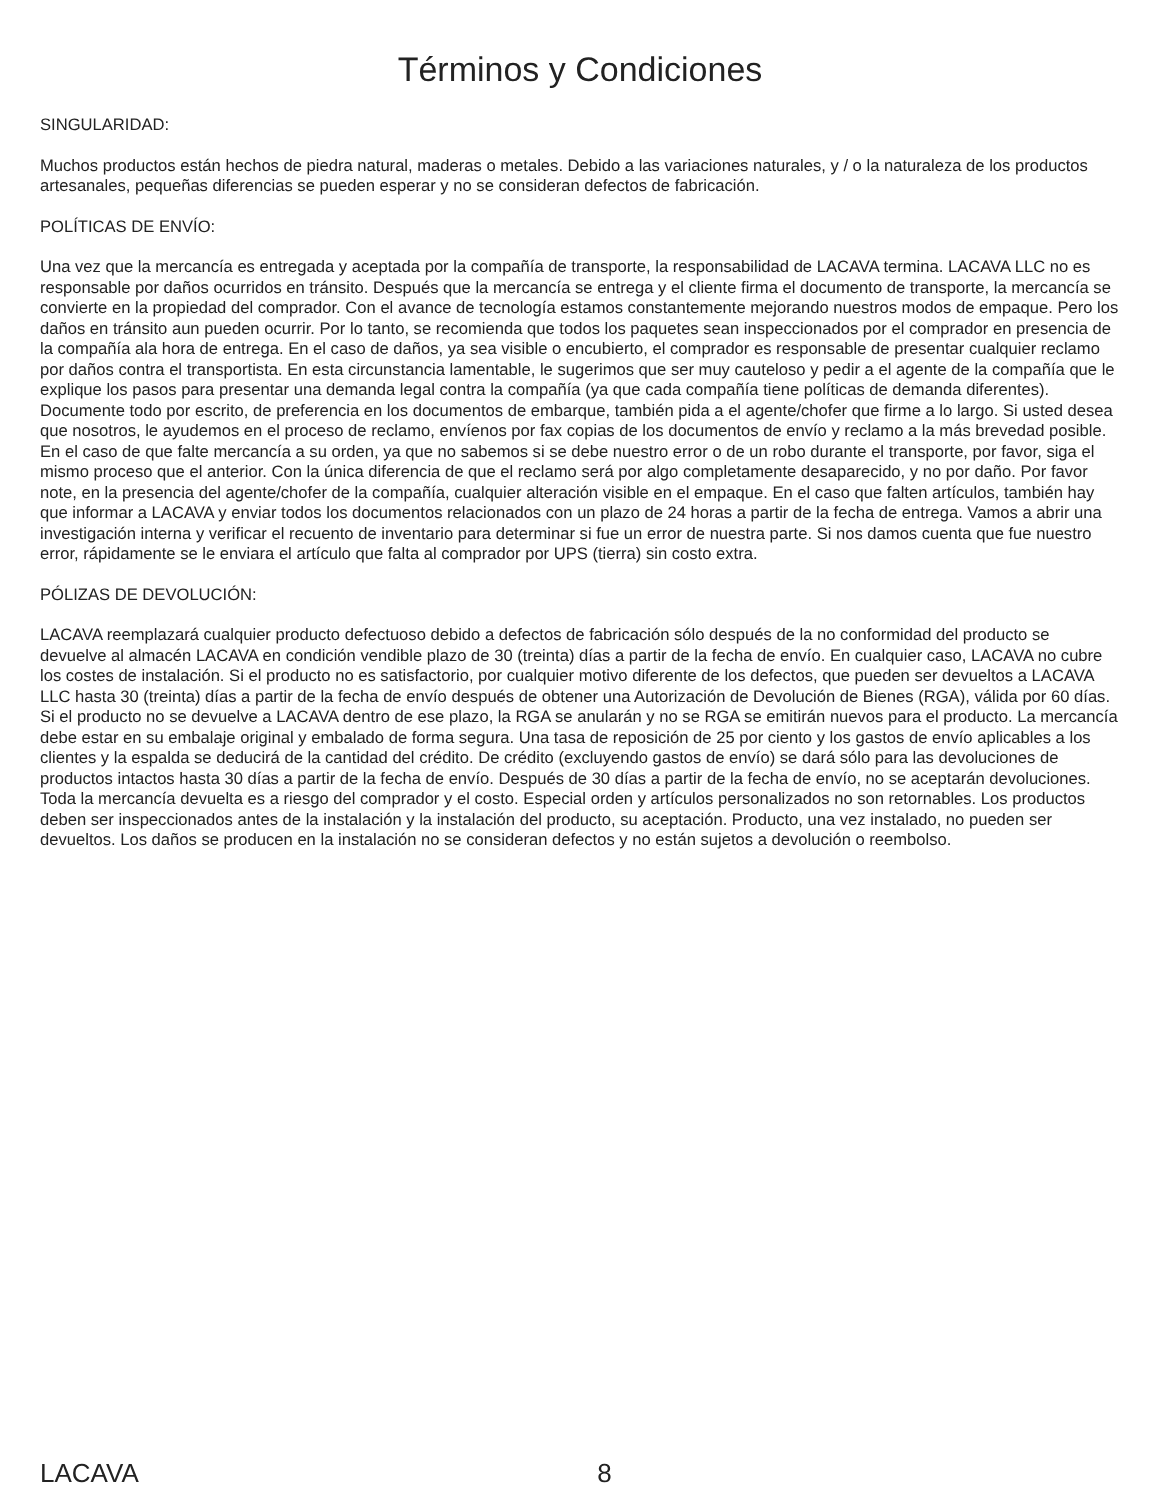Términos y Condiciones
SINGULARIDAD:
Muchos productos están hechos de piedra natural, maderas o metales. Debido a las variaciones naturales, y / o la naturaleza de los productos artesanales, pequeñas diferencias se pueden esperar y no se consideran defectos de fabricación.
POLÍTICAS DE ENVÍO:
Una vez que la mercancía es entregada y aceptada por la compañía de transporte, la responsabilidad de LACAVA termina. LACAVA LLC no es responsable por daños ocurridos en tránsito. Después que la mercancía se entrega y el cliente firma el documento de transporte, la mercancía se convierte en la propiedad del comprador. Con el avance de tecnología estamos constantemente mejorando nuestros modos de empaque. Pero los daños en tránsito aun pueden ocurrir. Por lo tanto, se recomienda que todos los paquetes sean inspeccionados por el comprador en presencia de la compañía ala hora de entrega. En el caso de daños, ya sea visible o encubierto, el comprador es responsable de presentar cualquier reclamo por daños contra el transportista. En esta circunstancia lamentable, le sugerimos que ser muy cauteloso y pedir a el agente de la compañía que le explique los pasos para presentar una demanda legal contra la compañía (ya que cada compañía tiene políticas de demanda diferentes). Documente todo por escrito, de preferencia en los documentos de embarque, también pida a el agente/chofer que firme a lo largo. Si usted desea que nosotros, le ayudemos en el proceso de reclamo, envíenos por fax copias de los documentos de envío y reclamo a la más brevedad posible. En el caso de que falte mercancía a su orden, ya que no sabemos si se debe nuestro error o de un robo durante el transporte, por favor, siga el mismo proceso que el anterior. Con la única diferencia de que el reclamo será por algo completamente desaparecido, y no por daño. Por favor note, en la presencia del agente/chofer de la compañía, cualquier alteración visible en el empaque. En el caso que falten artículos, también hay que informar a LACAVA y enviar todos los documentos relacionados con un plazo de 24 horas a partir de la fecha de entrega. Vamos a abrir una investigación interna y verificar el recuento de inventario para determinar si fue un error de nuestra parte. Si nos damos cuenta que fue nuestro error, rápidamente se le enviara el artículo que falta al comprador por UPS (tierra) sin costo extra.
PÓLIZAS DE DEVOLUCIÓN:
LACAVA reemplazará cualquier producto defectuoso debido a defectos de fabricación sólo después de la no conformidad del producto se devuelve al almacén LACAVA en condición vendible plazo de 30 (treinta) días a partir de la fecha de envío. En cualquier caso, LACAVA no cubre los costes de instalación. Si el producto no es satisfactorio, por cualquier motivo diferente de los defectos, que pueden ser devueltos a LACAVA LLC hasta 30 (treinta) días a partir de la fecha de envío después de obtener una Autorización de Devolución de Bienes (RGA), válida por 60 días. Si el producto no se devuelve a LACAVA dentro de ese plazo, la RGA se anularán y no se RGA se emitirán nuevos para el producto. La mercancía debe estar en su embalaje original y embalado de forma segura. Una tasa de reposición de 25 por ciento y los gastos de envío aplicables a los clientes y la espalda se deducirá de la cantidad del crédito. De crédito (excluyendo gastos de envío) se dará sólo para las devoluciones de productos intactos hasta 30 días a partir de la fecha de envío. Después de 30 días a partir de la fecha de envío, no se aceptarán devoluciones. Toda la mercancía devuelta es a riesgo del comprador y el costo. Especial orden y artículos personalizados no son retornables. Los productos deben ser inspeccionados antes de la instalación y la instalación del producto, su aceptación. Producto, una vez instalado, no pueden ser devueltos. Los daños se producen en la instalación no se consideran defectos y no están sujetos a devolución o reembolso.
LACAVA 8